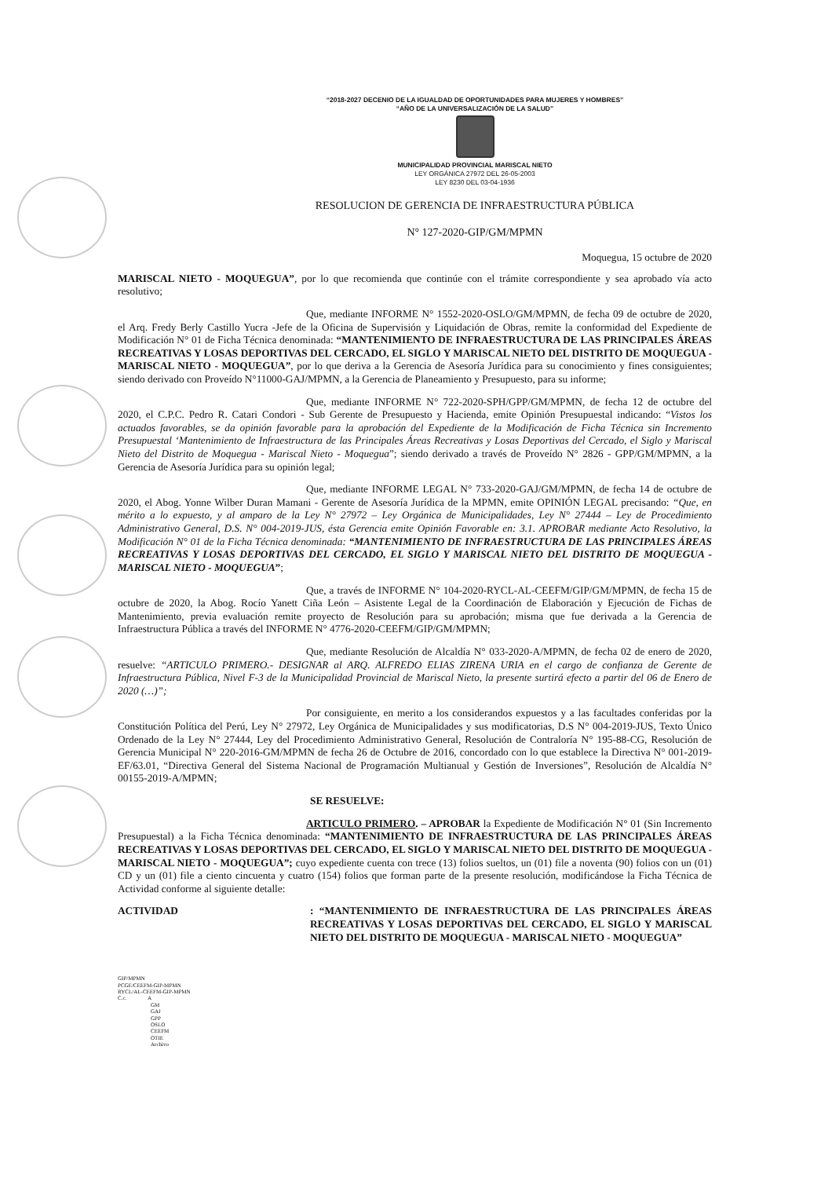“2018-2027 DECENIO DE LA IGUALDAD DE OPORTUNIDADES PARA MUJERES Y HOMBRES”
“AÑO DE LA UNIVERSALIZACIÓN DE LA SALUD”
MUNICIPALIDAD PROVINCIAL MARISCAL NIETO
LEY ORGÁNICA 27972 DEL 26-05-2003
LEY 8230 DEL 03-04-1936
RESOLUCION DE GERENCIA DE INFRAESTRUCTURA PÚBLICA
N° 127-2020-GIP/GM/MPMN
Moquegua, 15 octubre de 2020
MARISCAL NIETO - MOQUEGUA”, por lo que recomienda que continúe con el trámite correspondiente y sea aprobado vía acto resolutivo;
Que, mediante INFORME N° 1552-2020-OSLO/GM/MPMN, de fecha 09 de octubre de 2020, el Arq. Fredy Berly Castillo Yucra -Jefe de la Oficina de Supervisión y Liquidación de Obras, remite la conformidad del Expediente de Modificación N° 01 de Ficha Técnica denominada: “MANTENIMIENTO DE INFRAESTRUCTURA DE LAS PRINCIPALES ÁREAS RECREATIVAS Y LOSAS DEPORTIVAS DEL CERCADO, EL SIGLO Y MARISCAL NIETO DEL DISTRITO DE MOQUEGUA - MARISCAL NIETO - MOQUEGUA”, por lo que deriva a la Gerencia de Asesoría Jurídica para su conocimiento y fines consiguientes; siendo derivado con Proveído N°11000-GAJ/MPMN, a la Gerencia de Planeamiento y Presupuesto, para su informe;
Que, mediante INFORME N° 722-2020-SPH/GPP/GM/MPMN, de fecha 12 de octubre del 2020, el C.P.C. Pedro R. Catari Condori - Sub Gerente de Presupuesto y Hacienda, emite Opinión Presupuestal indicando: “Vistos los actuados favorables, se da opinión favorable para la aprobación del Expediente de la Modificación de Ficha Técnica sin Incremento Presupuestal ‘Mantenimiento de Infraestructura de las Principales Áreas Recreativas y Losas Deportivas del Cercado, el Siglo y Mariscal Nieto del Distrito de Moquegua - Mariscal Nieto - Moquegua”; siendo derivado a través de Proveído N° 2826 - GPP/GM/MPMN, a la Gerencia de Asesoría Jurídica para su opinión legal;
Que, mediante INFORME LEGAL N° 733-2020-GAJ/GM/MPMN, de fecha 14 de octubre de 2020, el Abog. Yonne Wilber Duran Mamani - Gerente de Asesoría Jurídica de la MPMN, emite OPINIÓN LEGAL precisando: “Que, en mérito a lo expuesto, y al amparo de la Ley N° 27972 – Ley Orgánica de Municipalidades, Ley N° 27444 – Ley de Procedimiento Administrativo General, D.S. N° 004-2019-JUS, ésta Gerencia emite Opinión Favorable en: 3.1. APROBAR mediante Acto Resolutivo, la Modificación N° 01 de la Ficha Técnica denominada: “MANTENIMIENTO DE INFRAESTRUCTURA DE LAS PRINCIPALES ÁREAS RECREATIVAS Y LOSAS DEPORTIVAS DEL CERCADO, EL SIGLO Y MARISCAL NIETO DEL DISTRITO DE MOQUEGUA - MARISCAL NIETO - MOQUEGUA”;
Que, a través de INFORME N° 104-2020-RYCL-AL-CEEFM/GIP/GM/MPMN, de fecha 15 de octubre de 2020, la Abog. Rocío Yanett Ciña León – Asistente Legal de la Coordinación de Elaboración y Ejecución de Fichas de Mantenimiento, previa evaluación remite proyecto de Resolución para su aprobación; misma que fue derivada a la Gerencia de Infraestructura Pública a través del INFORME N° 4776-2020-CEEFM/GIP/GM/MPMN;
Que, mediante Resolución de Alcaldía N° 033-2020-A/MPMN, de fecha 02 de enero de 2020, resuelve: “ARTICULO PRIMERO.- DESIGNAR al ARQ. ALFREDO ELIAS ZIRENA URIA en el cargo de confianza de Gerente de Infraestructura Pública, Nivel F-3 de la Municipalidad Provincial de Mariscal Nieto, la presente surtirá efecto a partir del 06 de Enero de 2020 (…)”;
Por consiguiente, en merito a los considerandos expuestos y a las facultades conferidas por la Constitución Política del Perú, Ley N° 27972, Ley Orgánica de Municipalidades y sus modificatorias, D.S N° 004-2019-JUS, Texto Único Ordenado de la Ley N° 27444, Ley del Procedimiento Administrativo General, Resolución de Contraloría N° 195-88-CG, Resolución de Gerencia Municipal N° 220-2016-GM/MPMN de fecha 26 de Octubre de 2016, concordado con lo que establece la Directiva N° 001-2019-EF/63.01, “Directiva General del Sistema Nacional de Programación Multianual y Gestión de Inversiones”, Resolución de Alcaldía N° 00155-2019-A/MPMN;
SE RESUELVE:
ARTICULO PRIMERO. – APROBAR la Expediente de Modificación N° 01 (Sin Incremento Presupuestal) a la Ficha Técnica denominada: “MANTENIMIENTO DE INFRAESTRUCTURA DE LAS PRINCIPALES ÁREAS RECREATIVAS Y LOSAS DEPORTIVAS DEL CERCADO, EL SIGLO Y MARISCAL NIETO DEL DISTRITO DE MOQUEGUA - MARISCAL NIETO - MOQUEGUA”; cuyo expediente cuenta con trece (13) folios sueltos, un (01) file a noventa (90) folios con un (01) CD y un (01) file a ciento cincuenta y cuatro (154) folios que forman parte de la presente resolución, modificándose la Ficha Técnica de Actividad conforme al siguiente detalle:
ACTIVIDAD : “MANTENIMIENTO DE INFRAESTRUCTURA DE LAS PRINCIPALES ÁREAS RECREATIVAS Y LOSAS DEPORTIVAS DEL CERCADO, EL SIGLO Y MARISCAL NIETO DEL DISTRITO DE MOQUEGUA - MARISCAL NIETO - MOQUEGUA”
GIP/MPMN
PCGE/CEEFM-GIP-MPMN
RYCL/AL-CEEFM-GIP-MPMN
C.c. A
GM
GAJ
GPP
OSLO
CEEFM
OTIE
Archivo